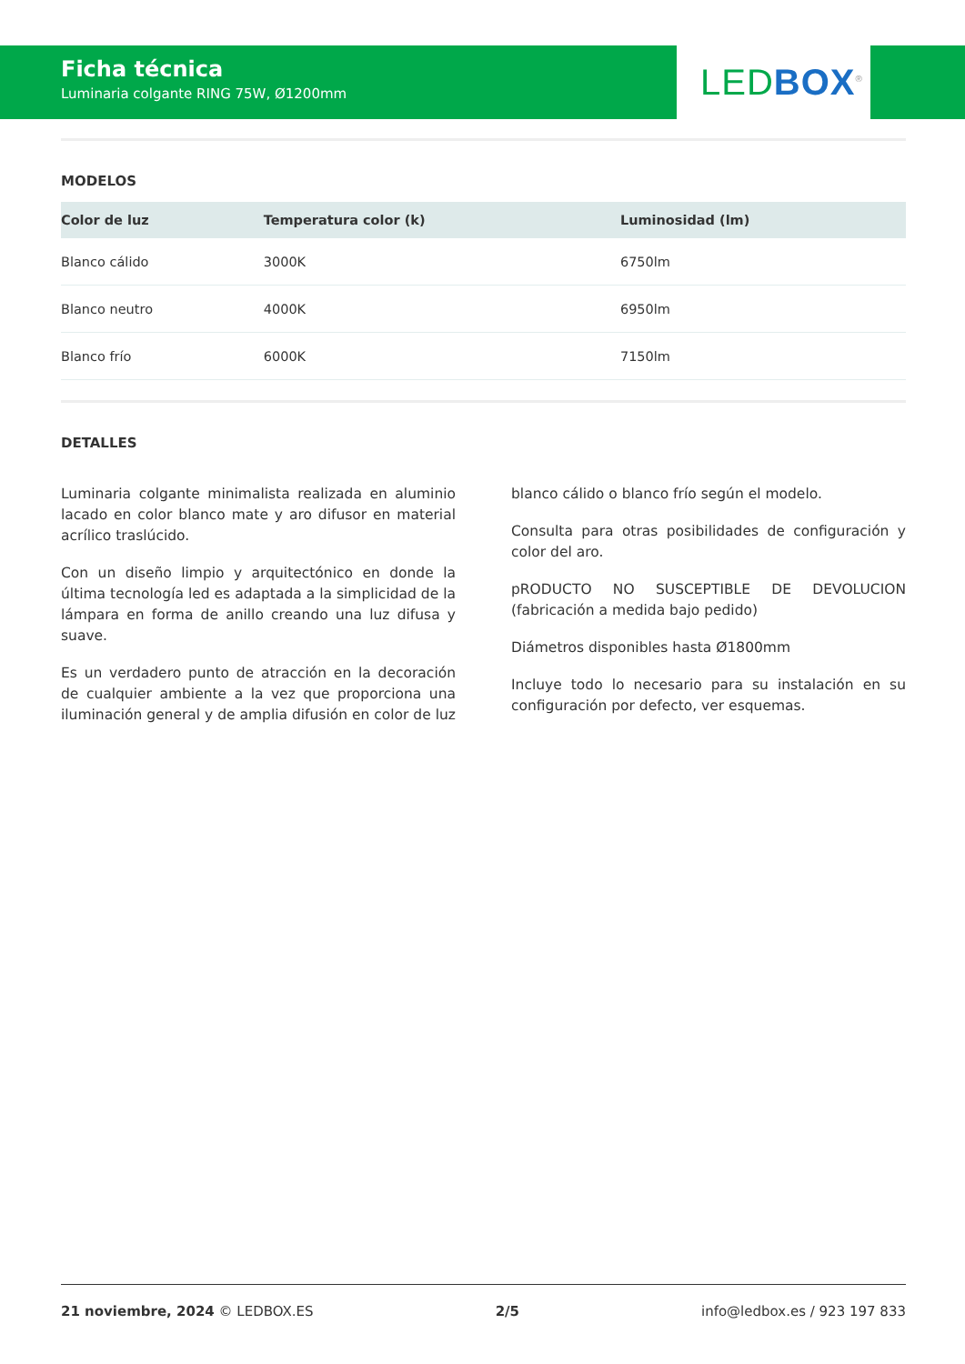Ficha técnica
Luminaria colgante RING 75W, Ø1200mm
LED BOX<sup>®</sup>
MODELOS
| Color de luz | Temperatura color (k) | Luminosidad (lm) |
| --- | --- | --- |
| Blanco cálido | 3000K | 6750lm |
| Blanco neutro | 4000K | 6950lm |
| Blanco frío | 6000K | 7150lm |
DETALLES
Luminaria colgante minimalista realizada en aluminio lacado en color blanco mate y aro difusor en material acrílico traslúcido.
Con un diseño limpio y arquitectónico en donde la última tecnología led es adaptada a la simplicidad de la lámpara en forma de anillo creando una luz difusa y suave.
Es un verdadero punto de atracción en la decoración de cualquier ambiente a la vez que proporciona una iluminación general y de amplia difusión en color de luz
blanco cálido o blanco frío según el modelo.
Consulta para otras posibilidades de configuración y color del aro.
pRODUCTO NO SUSCEPTIBLE DE DEVOLUCION (fabricación a medida bajo pedido)
Diámetros disponibles hasta Ø1800mm
Incluye todo lo necesario para su instalación en su configuración por defecto, ver esquemas.
21 noviembre, 2024 © LEDBOX.ES 2/5 info@ledbox.es / 923 197 833